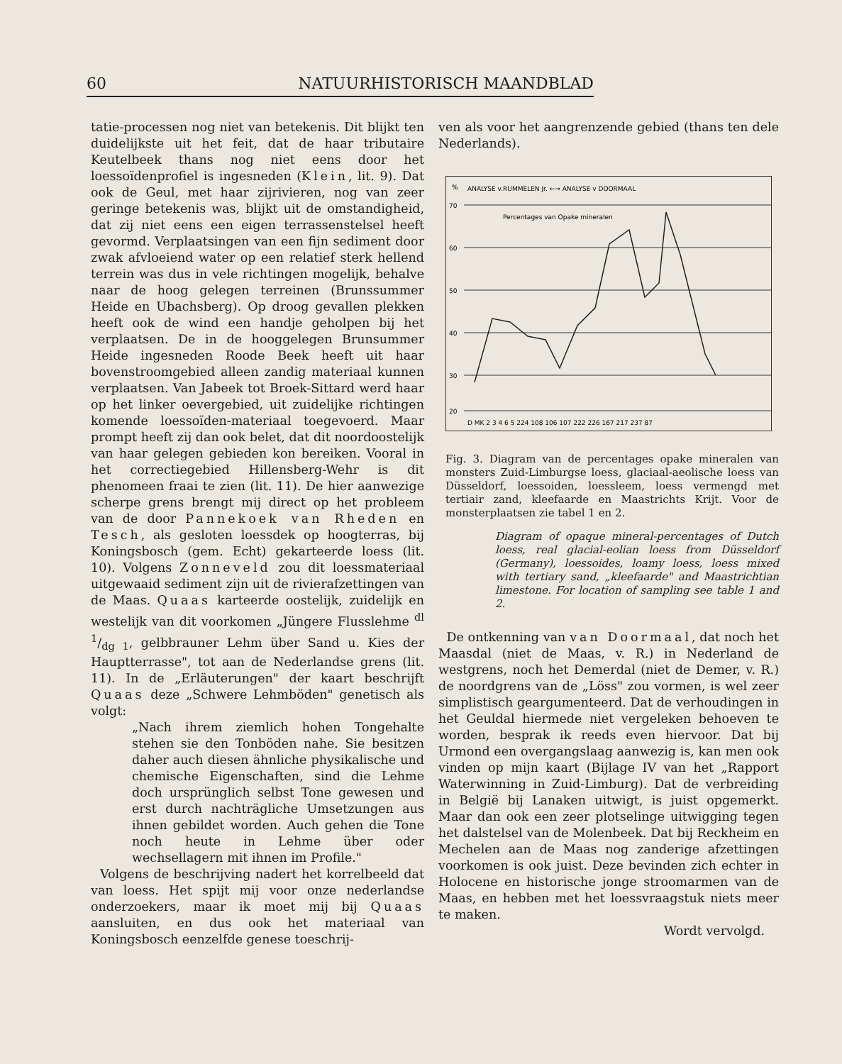60 NATUURHISTORISCH MAANDBLAD
tatie-processen nog niet van betekenis. Dit blijkt ten duidelijkste uit het feit, dat de haar tributaire Keutelbeek thans nog niet eens door het loessoïdenprofiel is ingesneden (Klein, lit. 9). Dat ook de Geul, met haar zijrivieren, nog van zeer geringe betekenis was, blijkt uit de omstandigheid, dat zij niet eens een eigen terrassenstelsel heeft gevormd. Verplaatsingen van een fijn sediment door zwak afvloeiend water op een relatief sterk hellend terrein was dus in vele richtingen mogelijk, behalve naar de hoog gelegen terreinen (Brunssummer Heide en Ubachsberg). Op droog gevallen plekken heeft ook de wind een handje geholpen bij het verplaatsen. De in de hooggelegen Brunsummer Heide ingesneden Roode Beek heeft uit haar bovenstroomgebied alleen zandig materiaal kunnen verplaatsen. Van Jabeek tot Broek-Sittard werd haar op het linker oevergebied, uit zuidelijke richtingen komende loessoïden-materiaal toegevoerd. Maar prompt heeft zij dan ook belet, dat dit noordoostelijk van haar gelegen gebieden kon bereiken. Vooral in het correctiegebied Hillensberg-Wehr is dit phenomeen fraai te zien (lit. 11). De hier aanwezige scherpe grens brengt mij direct op het probleem van de door Pannekoek van Rheden en Tesch, als gesloten loessdek op hoogterras, bij Koningsbosch (gem. Echt) gekarteerde loess (lit. 10). Volgens Zonneveld zou dit loessmateriaal uitgewaaid sediment zijn uit de rivierafzettingen van de Maas. Quaas karteerde oostelijk, zuidelijk en westelijk van dit voorkomen „Jüngere Flusslehme dl 1/dg 1, gelbbrauner Lehm über Sand u. Kies der Hauptterrasse", tot aan de Nederlandse grens (lit. 11). In de „Erläuterungen" der kaart beschrijft Quaas deze „Schwere Lehmböden" genetisch als volgt:
„Nach ihrem ziemlich hohen Tongehalte stehen sie den Tonböden nahe. Sie besitzen daher auch diesen ähnliche physikalische und chemische Eigenschaften, sind die Lehme doch ursprünglich selbst Tone gewesen und erst durch nachträgliche Umsetzungen aus ihnen gebildet worden. Auch gehen die Tone noch heute in Lehme über oder wechsellagern mit ihnen im Profile."
Volgens de beschrijving nadert het korrelbeeld dat van loess. Het spijt mij voor onze nederlandse onderzoekers, maar ik moet mij bij Quaas aansluiten, en dus ook het materiaal van Koningsbosch eenzelfde genese toeschrij-
ven als voor het aangrenzende gebied (thans ten dele Nederlands).
%
ANALYSE v.RUMMELEN Jr. ←→ ANALYSE v DOORMAAL
Percentages van Opake mineralen
70
60
50
40
30
20
D MK 2 3 4 6 5 224 108 106 107 222 226 167 217 237 87
Fig. 3. Diagram van de percentages opake mineralen van monsters Zuid-Limburgse loess, glaciaal-aeolische loess van Düsseldorf, loessoiden, loessleem, loess vermengd met tertiair zand, kleefaarde en Maastrichts Krijt. Voor de monsterplaatsen zie tabel 1 en 2.
Diagram of opaque mineral-percentages of Dutch loess, real glacial-eolian loess from Düsseldorf (Germany), loessoides, loamy loess, loess mixed with tertiary sand, „kleefaarde" and Maastrichtian limestone. For location of sampling see table 1 and 2.
De ontkenning van van Doormaal, dat noch het Maasdal (niet de Maas, v. R.) in Nederland de westgrens, noch het Demerdal (niet de Demer, v. R.) de noordgrens van de „Löss" zou vormen, is wel zeer simplistisch geargumenteerd. Dat de verhoudingen in het Geuldal hiermede niet vergeleken behoeven te worden, besprak ik reeds even hiervoor. Dat bij Urmond een overgangslaag aanwezig is, kan men ook vinden op mijn kaart (Bijlage IV van het „Rapport Waterwinning in Zuid-Limburg). Dat de verbreiding in België bij Lanaken uitwigt, is juist opgemerkt. Maar dan ook een zeer plotselinge uitwigging tegen het dalstelsel van de Molenbeek. Dat bij Reckheim en Mechelen aan de Maas nog zanderige afzettingen voorkomen is ook juist. Deze bevinden zich echter in Holocene en historische jonge stroomarmen van de Maas, en hebben met het loessvraagstuk niets meer te maken.
Wordt vervolgd.